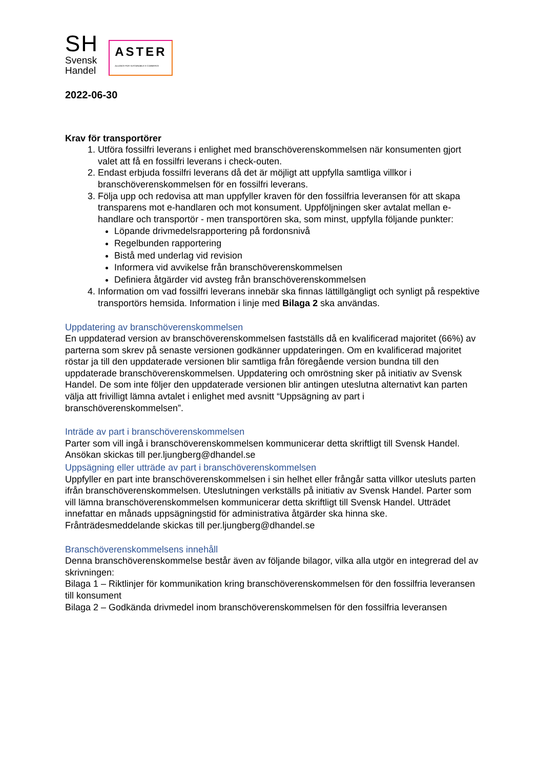SH
Svensk
Handel
ASTER
ALLIANCE FOR SUSTAINABLE E-COMMERCE
2022-06-30
Krav för transportörer
1. Utföra fossilfri leverans i enlighet med branschöverenskommelsen när konsumenten gjort valet att få en fossilfri leverans i check-outen.
2. Endast erbjuda fossilfri leverans då det är möjligt att uppfylla samtliga villkor i branschöverenskommelsen för en fossilfri leverans.
3. Följa upp och redovisa att man uppfyller kraven för den fossilfria leveransen för att skapa transparens mot e-handlaren och mot konsument. Uppföljningen sker avtalat mellan e-handlare och transportör - men transportören ska, som minst, uppfylla följande punkter:
Löpande drivmedelsrapportering på fordonsnivå
Regelbunden rapportering
Bistå med underlag vid revision
Informera vid avvikelse från branschöverenskommelsen
Definiera åtgärder vid avsteg från branschöverenskommelsen
4. Information om vad fossilfri leverans innebär ska finnas lättillgängligt och synligt på respektive transportörs hemsida. Information i linje med Bilaga 2 ska användas.
Uppdatering av branschöverenskommelsen
En uppdaterad version av branschöverenskommelsen fastställs då en kvalificerad majoritet (66%) av parterna som skrev på senaste versionen godkänner uppdateringen. Om en kvalificerad majoritet röstar ja till den uppdaterade versionen blir samtliga från föregående version bundna till den uppdaterade branschöverenskommelsen. Uppdatering och omröstning sker på initiativ av Svensk Handel. De som inte följer den uppdaterade versionen blir antingen uteslutna alternativt kan parten välja att frivilligt lämna avtalet i enlighet med avsnitt “Uppsägning av part i branschöverenskommelsen”.
Inträde av part i branschöverenskommelsen
Parter som vill ingå i branschöverenskommelsen kommunicerar detta skriftligt till Svensk Handel. Ansökan skickas till per.ljungberg@dhandel.se
Uppsägning eller utträde av part i branschöverenskommelsen
Uppfyller en part inte branschöverenskommelsen i sin helhet eller frångår satta villkor utesluts parten ifrån branschöverenskommelsen. Uteslutningen verkställs på initiativ av Svensk Handel. Parter som vill lämna branschöverenskommelsen kommunicerar detta skriftligt till Svensk Handel. Utträdet innefattar en månads uppsägningstid för administrativa åtgärder ska hinna ske. Frånträdesmeddelande skickas till per.ljungberg@dhandel.se
Branschöverenskommelsens innehåll
Denna branschöverenskommelse består även av följande bilagor, vilka alla utgör en integrerad del av skrivningen:
Bilaga 1 – Riktlinjer för kommunikation kring branschöverenskommelsen för den fossilfria leveransen till konsument
Bilaga 2 – Godkända drivmedel inom branschöverenskommelsen för den fossilfria leveransen